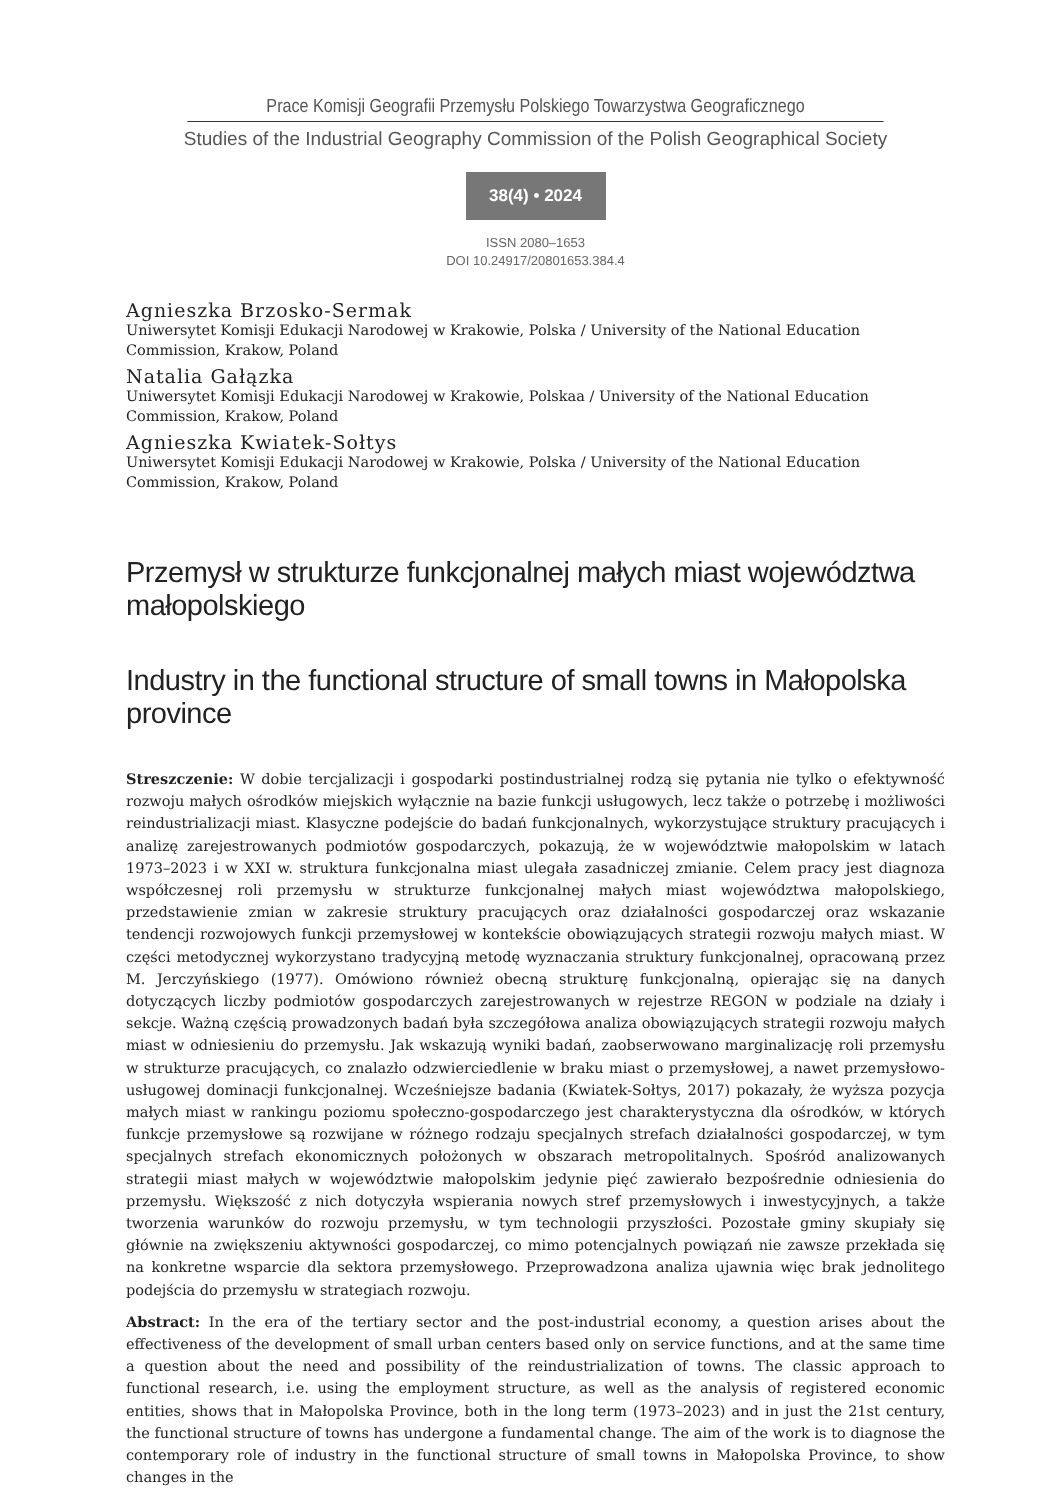Prace Komisji Geografii Przemysłu Polskiego Towarzystwa Geograficznego
Studies of the Industrial Geography Commission of the Polish Geographical Society
38(4) • 2024
ISSN 2080–1653
DOI 10.24917/20801653.384.4
Agnieszka Brzosko-Sermak
Uniwersytet Komisji Edukacji Narodowej w Krakowie, Polska / University of the National Education Commission, Krakow, Poland
Natalia Gałązka
Uniwersytet Komisji Edukacji Narodowej w Krakowie, Polskaa / University of the National Education Commission, Krakow, Poland
Agnieszka Kwiatek-Sołtys
Uniwersytet Komisji Edukacji Narodowej w Krakowie, Polska / University of the National Education Commission, Krakow, Poland
Przemysł w strukturze funkcjonalnej małych miast województwa małopolskiego
Industry in the functional structure of small towns in Małopolska province
Streszczenie: W dobie tercjalizacji i gospodarki postindustrialnej rodzą się pytania nie tylko o efektywność rozwoju małych ośrodków miejskich wyłącznie na bazie funkcji usługowych, lecz także o potrzebę i możliwości reindustrializacji miast. Klasyczne podejście do badań funkcjonalnych, wykorzystujące struktury pracujących i analizę zarejestrowanych podmiotów gospodarczych, pokazują, że w województwie małopolskim w latach 1973–2023 i w XXI w. struktura funkcjonalna miast ulegała zasadniczej zmianie. Celem pracy jest diagnoza współczesnej roli przemysłu w strukturze funkcjonalnej małych miast województwa małopolskiego, przedstawienie zmian w zakresie struktury pracujących oraz działalności gospodarczej oraz wskazanie tendencji rozwojowych funkcji przemysłowej w kontekście obowiązujących strategii rozwoju małych miast. W części metodycznej wykorzystano tradycyjną metodę wyznaczania struktury funkcjonalnej, opracowaną przez M. Jerczyńskiego (1977). Omówiono również obecną strukturę funkcjonalną, opierając się na danych dotyczących liczby podmiotów gospodarczych zarejestrowanych w rejestrze REGON w podziale na działy i sekcje. Ważną częścią prowadzonych badań była szczegółowa analiza obowiązujących strategii rozwoju małych miast w odniesieniu do przemysłu. Jak wskazują wyniki badań, zaobserwowano marginalizację roli przemysłu w strukturze pracujących, co znalazło odzwierciedlenie w braku miast o przemysłowej, a nawet przemysłowo-usługowej dominacji funkcjonalnej. Wcześniejsze badania (Kwiatek-Sołtys, 2017) pokazały, że wyższa pozycja małych miast w rankingu poziomu społeczno-gospodarczego jest charakterystyczna dla ośrodków, w których funkcje przemysłowe są rozwijane w różnego rodzaju specjalnych strefach działalności gospodarczej, w tym specjalnych strefach ekonomicznych położonych w obszarach metropolitalnych. Spośród analizowanych strategii miast małych w województwie małopolskim jedynie pięć zawierało bezpośrednie odniesienia do przemysłu. Większość z nich dotyczyła wspierania nowych stref przemysłowych i inwestycyjnych, a także tworzenia warunków do rozwoju przemysłu, w tym technologii przyszłości. Pozostałe gminy skupiały się głównie na zwiększeniu aktywności gospodarczej, co mimo potencjalnych powiązań nie zawsze przekłada się na konkretne wsparcie dla sektora przemysłowego. Przeprowadzona analiza ujawnia więc brak jednolitego podejścia do przemysłu w strategiach rozwoju.
Abstract: In the era of the tertiary sector and the post-industrial economy, a question arises about the effectiveness of the development of small urban centers based only on service functions, and at the same time a question about the need and possibility of the reindustrialization of towns. The classic approach to functional research, i.e. using the employment structure, as well as the analysis of registered economic entities, shows that in Małopolska Province, both in the long term (1973–2023) and in just the 21st century, the functional structure of towns has undergone a fundamental change. The aim of the work is to diagnose the contemporary role of industry in the functional structure of small towns in Małopolska Province, to show changes in the